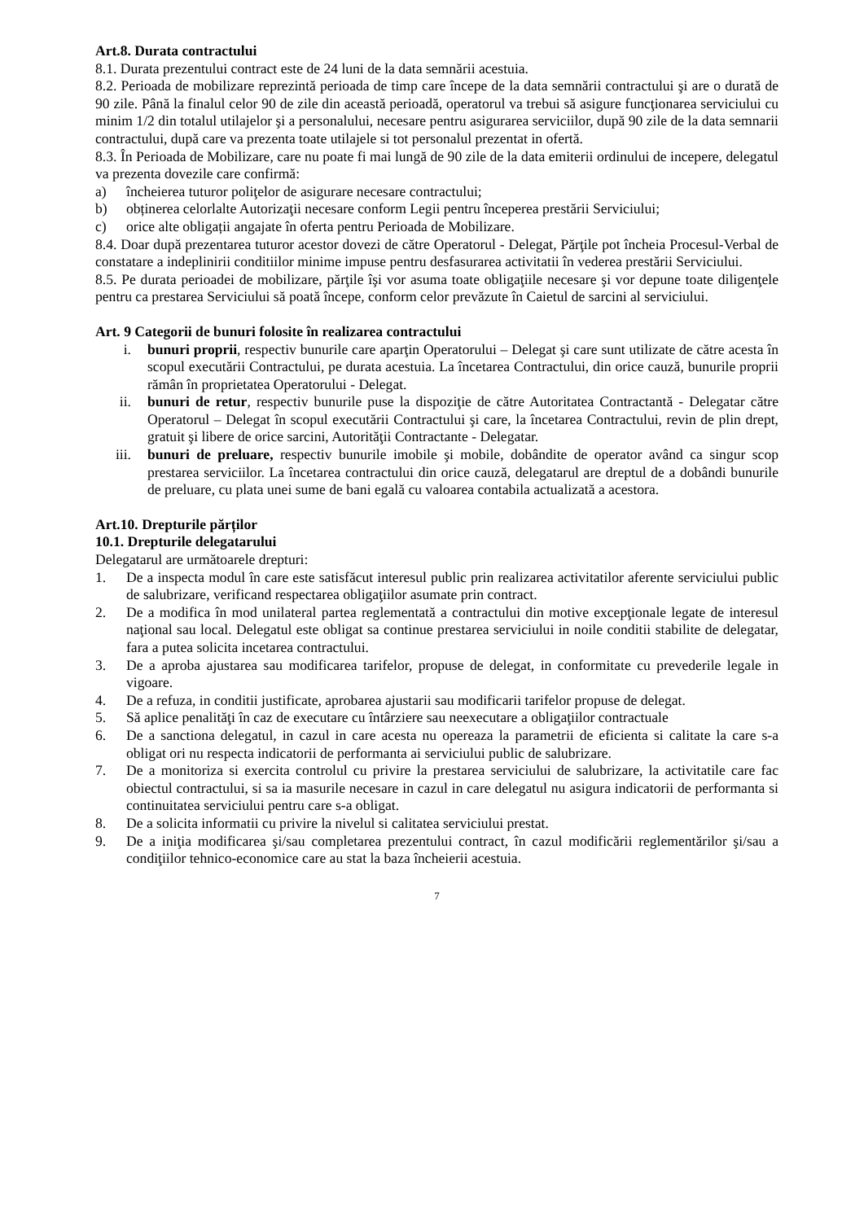Art.8. Durata contractului
8.1. Durata prezentului contract este de 24 luni de la data semnării acestuia.
8.2. Perioada de mobilizare reprezintă perioada de timp care începe de la data semnării contractului şi are o durată de 90 zile. Până la finalul celor 90 de zile din această perioadă, operatorul va trebui să asigure funcţionarea serviciului cu minim 1/2 din totalul utilajelor şi a personalului, necesare pentru asigurarea serviciilor, după 90 zile de la data semnarii contractului, după care va prezenta toate utilajele si tot personalul prezentat in ofertă.
8.3. În Perioada de Mobilizare, care nu poate fi mai lungă de 90 zile de la data emiterii ordinului de incepere, delegatul va prezenta dovezile care confirmă:
a) încheierea tuturor poliţelor de asigurare necesare contractului;
b) obținerea celorlalte Autorizaţii necesare conform Legii pentru începerea prestării Serviciului;
c) orice alte obligații angajate în oferta pentru Perioada de Mobilizare.
8.4. Doar după prezentarea tuturor acestor dovezi de către Operatorul - Delegat, Părţile pot încheia Procesul-Verbal de constatare a indeplinirii conditiilor minime impuse pentru desfasurarea activitatii în vederea prestării Serviciului.
8.5. Pe durata perioadei de mobilizare, părţile îşi vor asuma toate obligaţiile necesare şi vor depune toate diligenţele pentru ca prestarea Serviciului să poată începe, conform celor prevăzute în Caietul de sarcini al serviciului.
Art. 9 Categorii de bunuri folosite în realizarea contractului
i. bunuri proprii, respectiv bunurile care aparţin Operatorului – Delegat şi care sunt utilizate de către acesta în scopul executării Contractului, pe durata acestuia. La încetarea Contractului, din orice cauză, bunurile proprii rămân în proprietatea Operatorului - Delegat.
ii. bunuri de retur, respectiv bunurile puse la dispoziţie de către Autoritatea Contractantă - Delegatar către Operatorul – Delegat în scopul executării Contractului şi care, la încetarea Contractului, revin de plin drept, gratuit şi libere de orice sarcini, Autorităţii Contractante - Delegatar.
iii. bunuri de preluare, respectiv bunurile imobile şi mobile, dobândite de operator având ca singur scop prestarea serviciilor. La încetarea contractului din orice cauză, delegatarul are dreptul de a dobândi bunurile de preluare, cu plata unei sume de bani egală cu valoarea contabila actualizată a acestora.
Art.10. Drepturile părților
10.1. Drepturile delegatarului
Delegatarul are următoarele drepturi:
1. De a inspecta modul în care este satisfăcut interesul public prin realizarea activitatilor aferente serviciului public de salubrizare, verificand respectarea obligaţiilor asumate prin contract.
2. De a modifica în mod unilateral partea reglementată a contractului din motive excepţionale legate de interesul naţional sau local. Delegatul este obligat sa continue prestarea serviciului in noile conditii stabilite de delegatar, fara a putea solicita incetarea contractului.
3. De a aproba ajustarea sau modificarea tarifelor, propuse de delegat, in conformitate cu prevederile legale in vigoare.
4. De a refuza, in conditii justificate, aprobarea ajustarii sau modificarii tarifelor propuse de delegat.
5. Să aplice penalităţi în caz de executare cu întârziere sau neexecutare a obligaţiilor contractuale
6. De a sanctiona delegatul, in cazul in care acesta nu opereaza la parametrii de eficienta si calitate la care s-a obligat ori nu respecta indicatorii de performanta ai serviciului public de salubrizare.
7. De a monitoriza si exercita controlul cu privire la prestarea serviciului de salubrizare, la activitatile care fac obiectul contractului, si sa ia masurile necesare in cazul in care delegatul nu asigura indicatorii de performanta si continuitatea serviciului pentru care s-a obligat.
8. De a solicita informatii cu privire la nivelul si calitatea serviciului prestat.
9. De a iniţia modificarea şi/sau completarea prezentului contract, în cazul modificării reglementărilor şi/sau a condiţiilor tehnico-economice care au stat la baza încheierii acestuia.
7